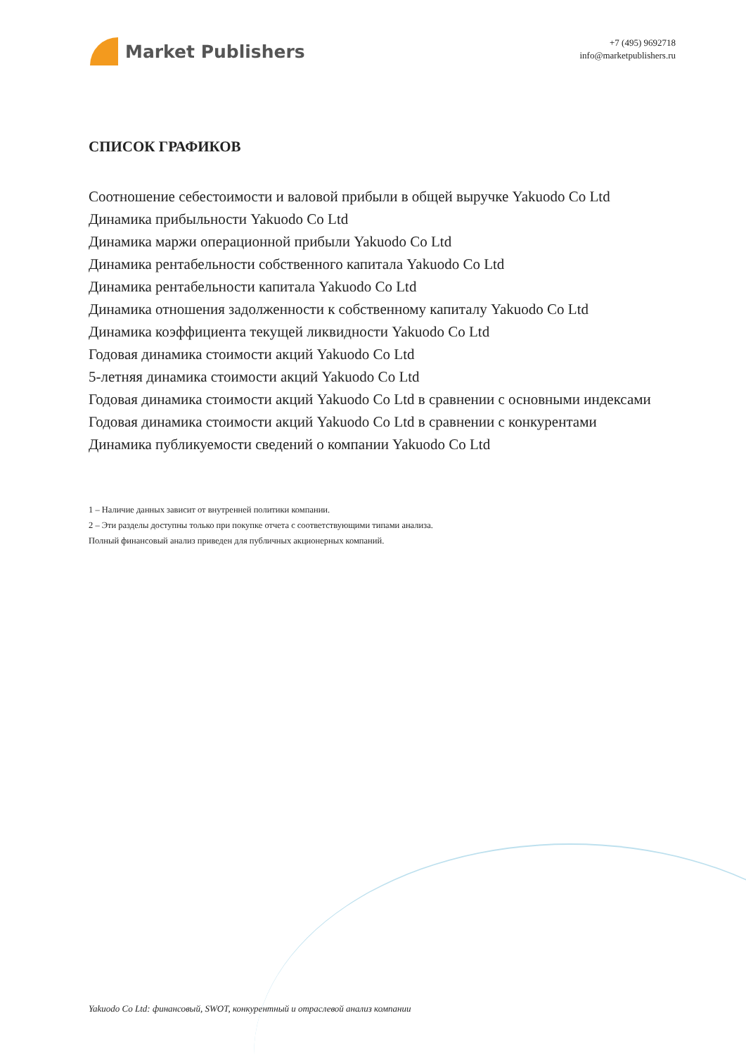Market Publishers
+7 (495) 9692718
info@marketpublishers.ru
СПИСОК ГРАФИКОВ
Соотношение себестоимости и валовой прибыли в общей выручке Yakuodo Co Ltd
Динамика прибыльности Yakuodo Co Ltd
Динамика маржи операционной прибыли Yakuodo Co Ltd
Динамика рентабельности собственного капитала Yakuodo Co Ltd
Динамика рентабельности капитала Yakuodo Co Ltd
Динамика отношения задолженности к собственному капиталу Yakuodo Co Ltd
Динамика коэффициента текущей ликвидности Yakuodo Co Ltd
Годовая динамика стоимости акций Yakuodo Co Ltd
5-летняя динамика стоимости акций Yakuodo Co Ltd
Годовая динамика стоимости акций Yakuodo Co Ltd в сравнении с основными индексами
Годовая динамика стоимости акций Yakuodo Co Ltd в сравнении с конкурентами
Динамика публикуемости сведений о компании Yakuodo Co Ltd
1 – Наличие данных зависит от внутренней политики компании.
2 – Эти разделы доступны только при покупке отчета с соответствующими типами анализа.
Полный финансовый анализ приведен для публичных акционерных компаний.
Yakuodo Co Ltd: финансовый, SWOT, конкурентный и отраслевой анализ компании